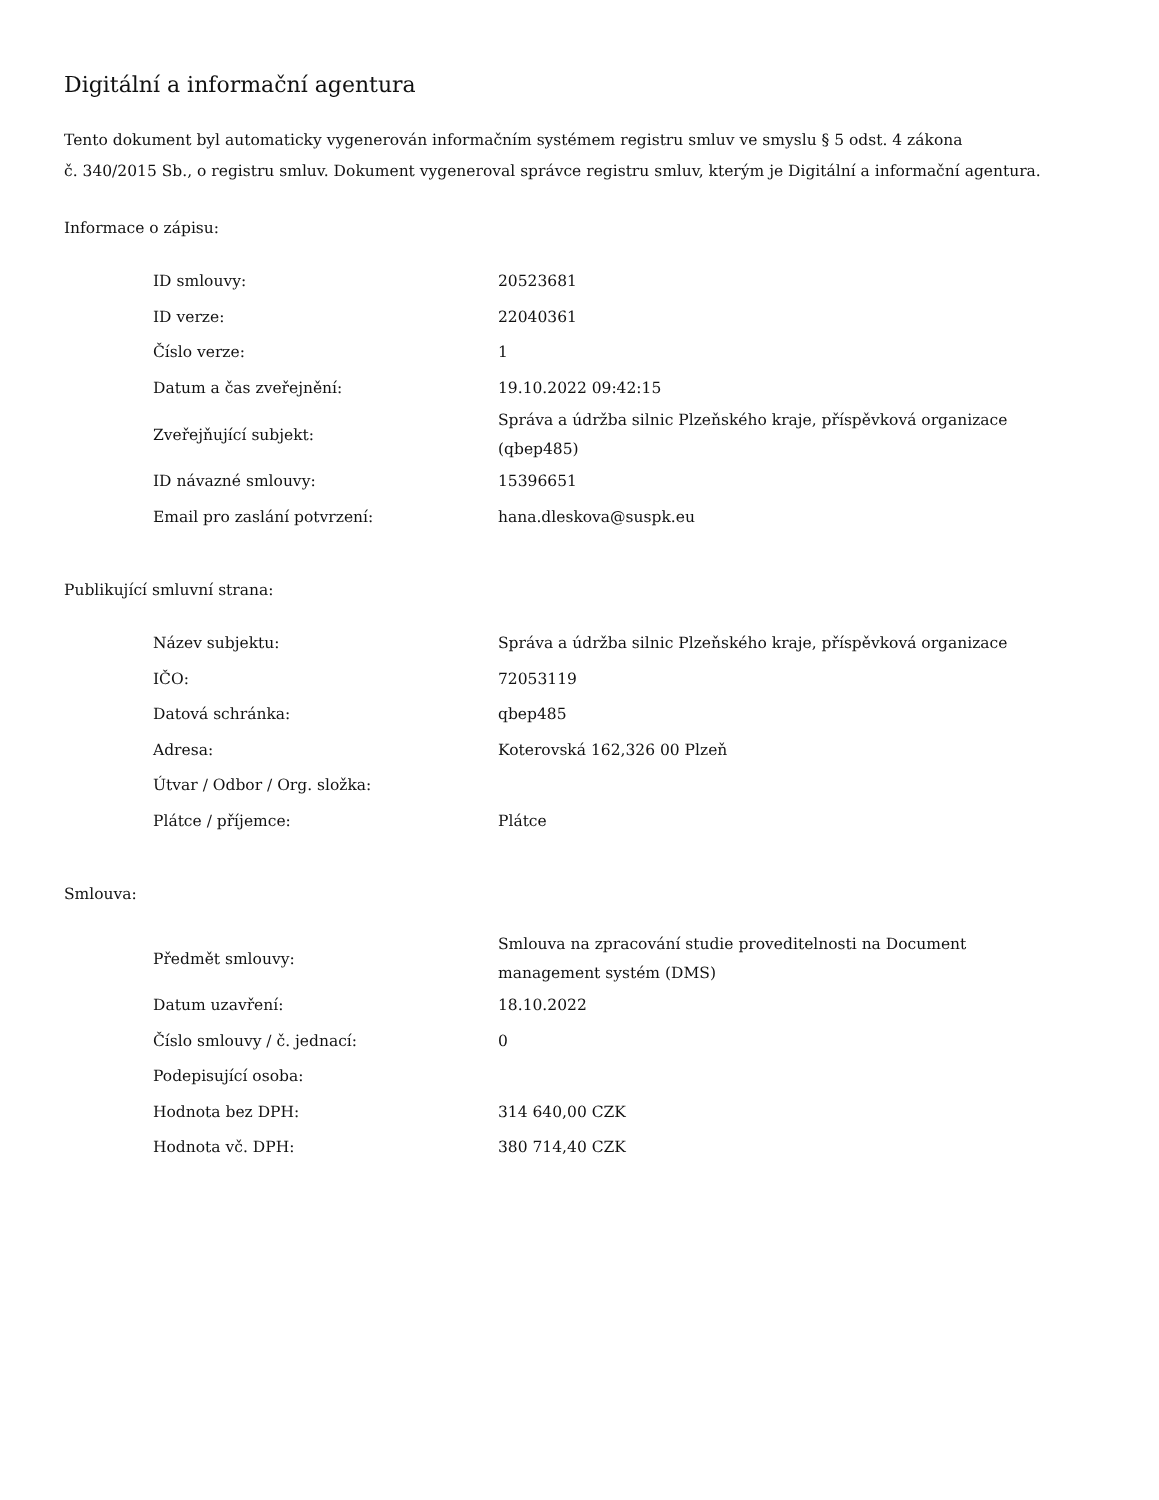Digitální a informační agentura
Tento dokument byl automaticky vygenerován informačním systémem registru smluv ve smyslu § 5 odst. 4 zákona
č. 340/2015 Sb., o registru smluv. Dokument vygeneroval správce registru smluv, kterým je Digitální a informační agentura.
Informace o zápisu:
| ID smlouvy: | 20523681 |
| ID verze: | 22040361 |
| Číslo verze: | 1 |
| Datum a čas zveřejnění: | 19.10.2022 09:42:15 |
| Zveřejňující subjekt: | Správa a údržba silnic Plzeňského kraje, příspěvková organizace (qbep485) |
| ID návazné smlouvy: | 15396651 |
| Email pro zaslání potvrzení: | hana.dleskova@suspk.eu |
Publikující smluvní strana:
| Název subjektu: | Správa a údržba silnic Plzeňského kraje, příspěvková organizace |
| IČO: | 72053119 |
| Datová schránka: | qbep485 |
| Adresa: | Koterovská 162,326 00 Plzeň |
| Útvar / Odbor / Org. složka: | |
| Plátce / příjemce: | Plátce |
Smlouva:
| Předmět smlouvy: | Smlouva na zpracování studie proveditelnosti na Document management systém (DMS) |
| Datum uzavření: | 18.10.2022 |
| Číslo smlouvy / č. jednací: | 0 |
| Podepisující osoba: | |
| Hodnota bez DPH: | 314 640,00 CZK |
| Hodnota vč. DPH: | 380 714,40 CZK |